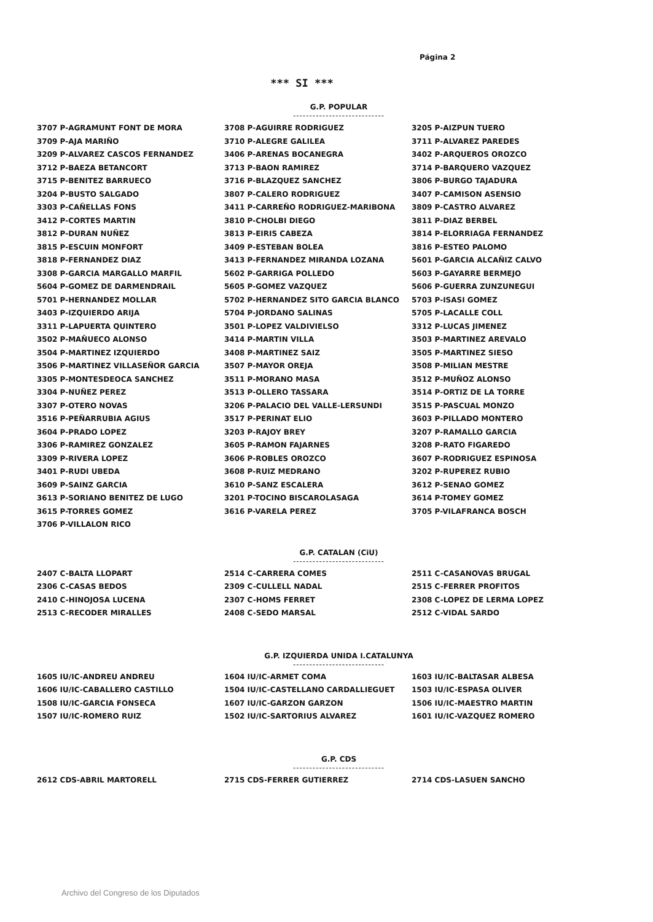Página 2
*** SI ***
G.P. POPULAR
----------------------------
| 3707 P-AGRAMUNT FONT DE MORA | 3708 P-AGUIRRE RODRIGUEZ | 3205 P-AIZPUN TUERO |
| 3709 P-AJA MARIÑO | 3710 P-ALEGRE GALILEA | 3711 P-ALVAREZ PAREDES |
| 3209 P-ALVAREZ CASCOS FERNANDEZ | 3406 P-ARENAS BOCANEGRA | 3402 P-ARQUEROS OROZCO |
| 3712 P-BAEZA BETANCORT | 3713 P-BAON RAMIREZ | 3714 P-BARQUERO VAZQUEZ |
| 3715 P-BENITEZ BARRUECO | 3716 P-BLAZQUEZ SANCHEZ | 3806 P-BURGO TAJADURA |
| 3204 P-BUSTO SALGADO | 3807 P-CALERO RODRIGUEZ | 3407 P-CAMISON ASENSIO |
| 3303 P-CAÑELLAS FONS | 3411 P-CARREÑO RODRIGUEZ-MARIBONA | 3809 P-CASTRO ALVAREZ |
| 3412 P-CORTES MARTIN | 3810 P-CHOLBI DIEGO | 3811 P-DIAZ BERBEL |
| 3812 P-DURAN NUÑEZ | 3813 P-EIRIS CABEZA | 3814 P-ELORRIAGA FERNANDEZ |
| 3815 P-ESCUIN MONFORT | 3409 P-ESTEBAN BOLEA | 3816 P-ESTEO PALOMO |
| 3818 P-FERNANDEZ DIAZ | 3413 P-FERNANDEZ MIRANDA LOZANA | 5601 P-GARCIA ALCAÑIZ CALVO |
| 3308 P-GARCIA MARGALLO MARFIL | 5602 P-GARRIGA POLLEDO | 5603 P-GAYARRE BERMEJO |
| 5604 P-GOMEZ DE DARMENDRAIL | 5605 P-GOMEZ VAZQUEZ | 5606 P-GUERRA ZUNZUNEGUI |
| 5701 P-HERNANDEZ MOLLAR | 5702 P-HERNANDEZ SITO GARCIA BLANCO | 5703 P-ISASI GOMEZ |
| 3403 P-IZQUIERDO ARIJA | 5704 P-JORDANO SALINAS | 5705 P-LACALLE COLL |
| 3311 P-LAPUERTA QUINTERO | 3501 P-LOPEZ VALDIVIELSO | 3312 P-LUCAS JIMENEZ |
| 3502 P-MAÑUECO ALONSO | 3414 P-MARTIN VILLA | 3503 P-MARTINEZ AREVALO |
| 3504 P-MARTINEZ IZQUIERDO | 3408 P-MARTINEZ SAIZ | 3505 P-MARTINEZ SIESO |
| 3506 P-MARTINEZ VILLASEÑOR GARCIA | 3507 P-MAYOR OREJA | 3508 P-MILIAN MESTRE |
| 3305 P-MONTESDEOCA SANCHEZ | 3511 P-MORANO MASA | 3512 P-MUÑOZ ALONSO |
| 3304 P-NUÑEZ PEREZ | 3513 P-OLLERO TASSARA | 3514 P-ORTIZ DE LA TORRE |
| 3307 P-OTERO NOVAS | 3206 P-PALACIO DEL VALLE-LERSUNDI | 3515 P-PASCUAL MONZO |
| 3516 P-PEÑARRUBIA AGIUS | 3517 P-PERINAT ELIO | 3603 P-PILLADO MONTERO |
| 3604 P-PRADO LOPEZ | 3203 P-RAJOY BREY | 3207 P-RAMALLO GARCIA |
| 3306 P-RAMIREZ GONZALEZ | 3605 P-RAMON FAJARNES | 3208 P-RATO FIGAREDO |
| 3309 P-RIVERA LOPEZ | 3606 P-ROBLES OROZCO | 3607 P-RODRIGUEZ ESPINOSA |
| 3401 P-RUDI UBEDA | 3608 P-RUIZ MEDRANO | 3202 P-RUPEREZ RUBIO |
| 3609 P-SAINZ GARCIA | 3610 P-SANZ ESCALERA | 3612 P-SENAO GOMEZ |
| 3613 P-SORIANO BENITEZ DE LUGO | 3201 P-TOCINO BISCAROLASAGA | 3614 P-TOMEY GOMEZ |
| 3615 P-TORRES GOMEZ | 3616 P-VARELA PEREZ | 3705 P-VILAFRANCA BOSCH |
| 3706 P-VILLALON RICO | | |
G.P. CATALAN (CiU)
----------------------------
| 2407 C-BALTA LLOPART | 2514 C-CARRERA COMES | 2511 C-CASANOVAS BRUGAL |
| 2306 C-CASAS BEDOS | 2309 C-CULLELL NADAL | 2515 C-FERRER PROFITOS |
| 2410 C-HINOJOSA LUCENA | 2307 C-HOMS FERRET | 2308 C-LOPEZ DE LERMA LOPEZ |
| 2513 C-RECODER MIRALLES | 2408 C-SEDO MARSAL | 2512 C-VIDAL SARDO |
G.P. IZQUIERDA UNIDA I.CATALUNYA
----------------------------
| 1605 IU/IC-ANDREU ANDREU | 1604 IU/IC-ARMET COMA | 1603 IU/IC-BALTASAR ALBESA |
| 1606 IU/IC-CABALLERO CASTILLO | 1504 IU/IC-CASTELLANO CARDALLIEGUET | 1503 IU/IC-ESPASA OLIVER |
| 1508 IU/IC-GARCIA FONSECA | 1607 IU/IC-GARZON GARZON | 1506 IU/IC-MAESTRO MARTIN |
| 1507 IU/IC-ROMERO RUIZ | 1502 IU/IC-SARTORIUS ALVAREZ | 1601 IU/IC-VAZQUEZ ROMERO |
G.P. CDS
----------------------------
| 2612 CDS-ABRIL MARTORELL | 2715 CDS-FERRER GUTIERREZ | 2714 CDS-LASUEN SANCHO |
Archivo del Congreso de los Diputados